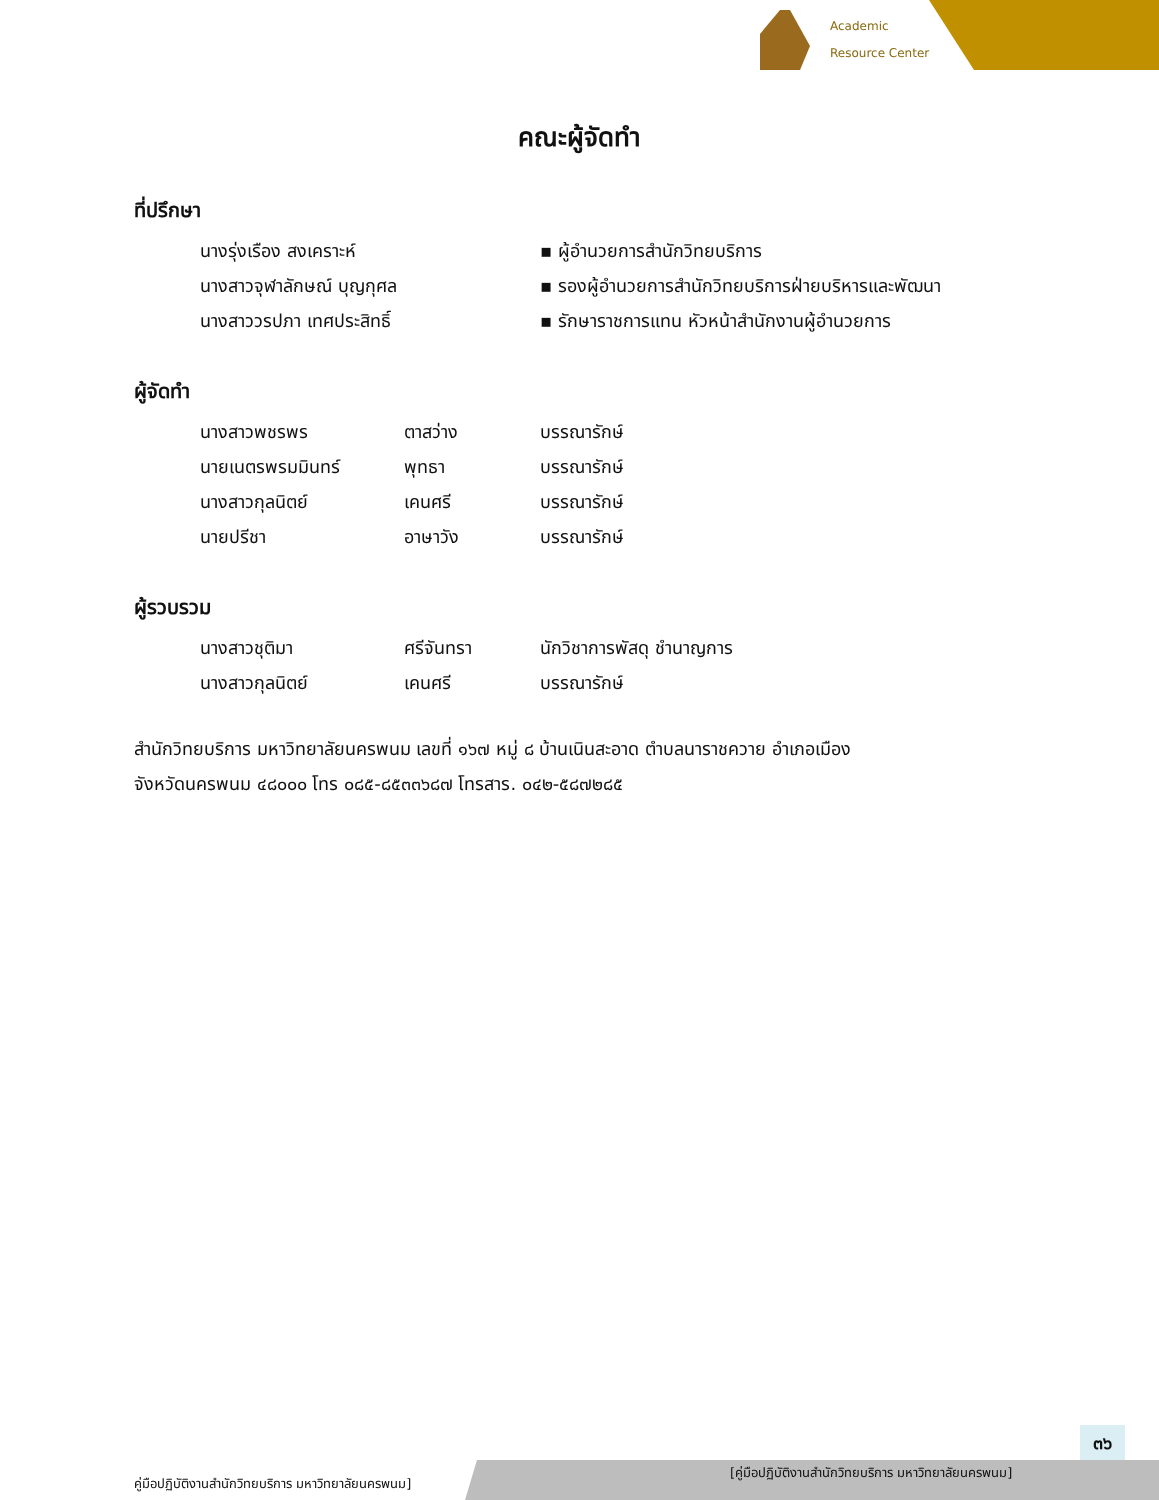Academic
Resource Center
คณะผู้จัดทำ
ที่ปรึกษา
| นางรุ่งเรือง สงเคราะห์ | ▪ ผู้อำนวยการสำนักวิทยบริการ |
| นางสาวจุฬาลักษณ์ บุญกุศล | ▪ รองผู้อำนวยการสำนักวิทยบริการฝ่ายบริหารและพัฒนา |
| นางสาววรปภา เทศประสิทธิ์ | ▪ รักษาราชการแทน หัวหน้าสำนักงานผู้อำนวยการ |
ผู้จัดทำ
| นางสาวพชรพร | ตาสว่าง | บรรณารักษ์ |
| นายเนตรพรมมินทร์ | พุทธา | บรรณารักษ์ |
| นางสาวกุลนิตย์ | เคนศรี | บรรณารักษ์ |
| นายปรีชา | อาษาวัง | บรรณารักษ์ |
ผู้รวบรวม
| นางสาวชุติมา | ศรีจันทรา | นักวิชาการพัสดุ ชำนาญการ |
| นางสาวกุลนิตย์ | เคนศรี | บรรณารักษ์ |
สำนักวิทยบริการ มหาวิทยาลัยนครพนม เลขที่ ๑๖๗ หมู่ ๘ บ้านเนินสะอาด ตำบลนาราชควาย อำเภอเมือง
จังหวัดนครพนม ๔๘๐๐๐ โทร ๐๘๕-๘๕๓๓๖๘๗ โทรสาร. ๐๔๒-๕๘๗๒๘๕
๓๖
คู่มือปฏิบัติงานสำนักวิทยบริการ มหาวิทยาลัยนครพนม]
[คู่มือปฏิบัติงานสำนักวิทยบริการ มหาวิทยาลัยนครพนม]